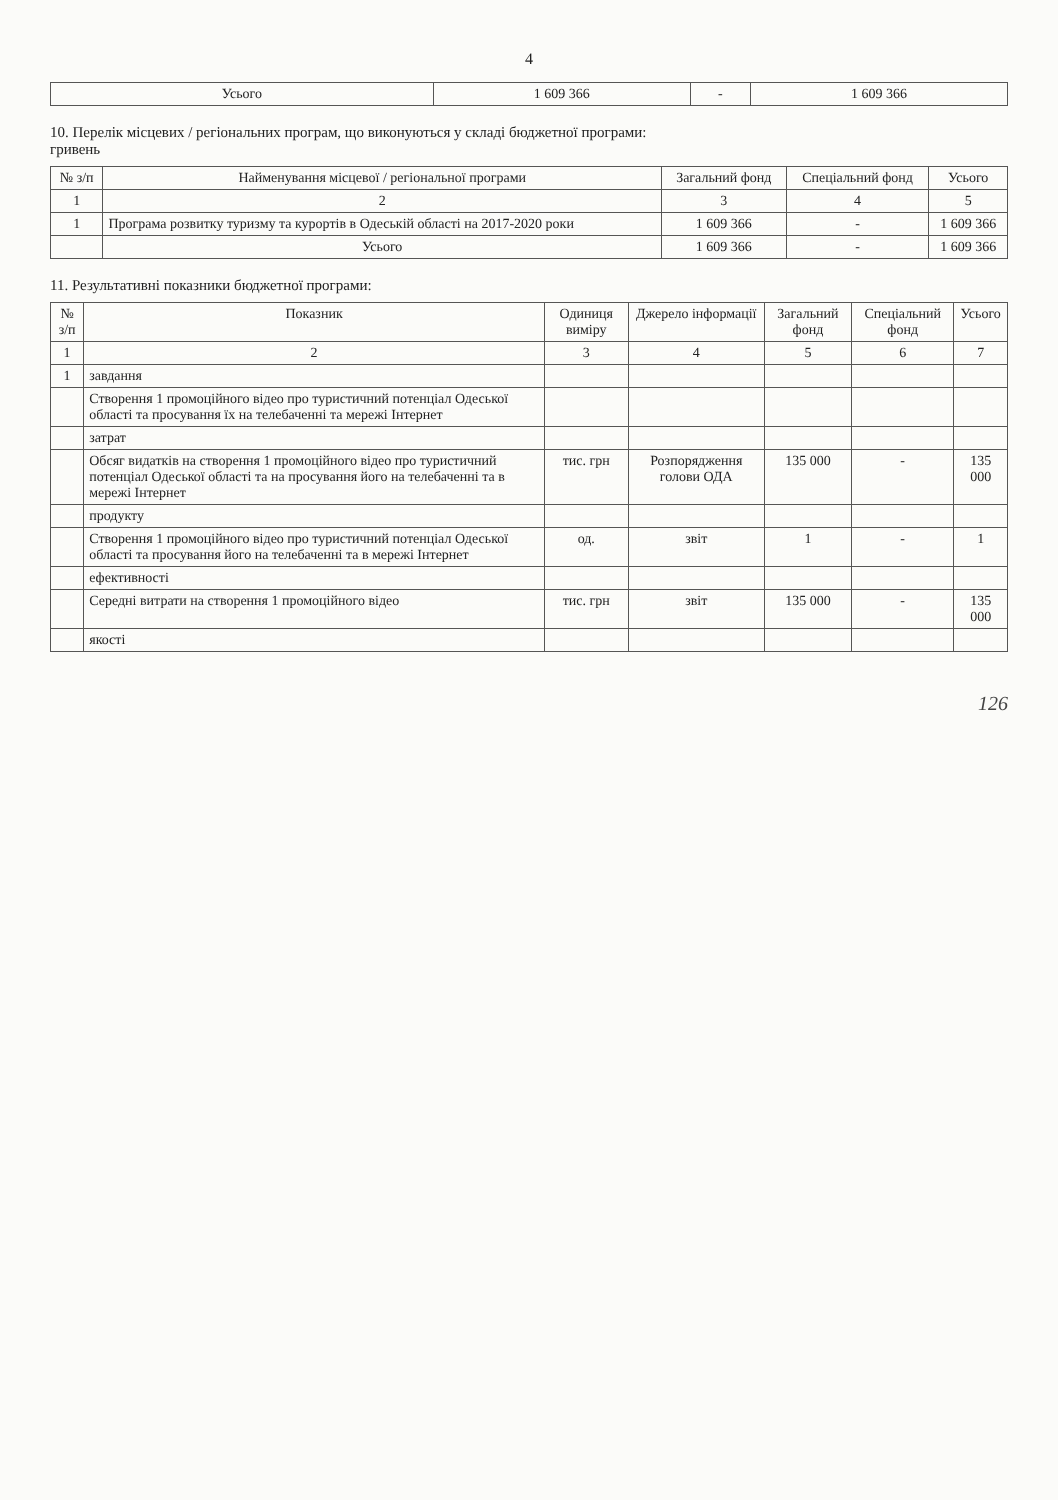4
| Усього | 1 609 366 | - | 1 609 366 |
10. Перелік місцевих / регіональних програм, що виконуються у складі бюджетної програми:
гривень
| № з/п | Найменування місцевої / регіональної програми | Загальний фонд | Спеціальний фонд | Усього |
| --- | --- | --- | --- | --- |
| 1 | 2 | 3 | 4 | 5 |
| 1 | Програма розвитку туризму та курортів в Одеській області на 2017-2020 роки | 1 609 366 | - | 1 609 366 |
| | Усього | 1 609 366 | - | 1 609 366 |
11. Результативні показники бюджетної програми:
| № з/п | Показник | Одиниця виміру | Джерело інформації | Загальний фонд | Спеціальний фонд | Усього |
| --- | --- | --- | --- | --- | --- | --- |
| 1 | 2 | 3 | 4 | 5 | 6 | 7 |
| 1 | завдання | | | | | |
| | Створення 1 промоційного відео про туристичний потенціал Одеської області та просування їх на телебаченні та мережі Інтернет | | | | | |
| | затрат | | | | | |
| | Обсяг видатків на створення 1 промоційного відео про туристичний потенціал Одеської області та на просування його на телебаченні та в мережі Інтернет | тис. грн | Розпорядження голови ОДА | 135 000 | - | 135 000 |
| | продукту | | | | | |
| | Створення 1 промоційного відео про туристичний потенціал Одеської області та просування його на телебаченні та в мережі Інтернет | од. | звіт | 1 | - | 1 |
| | ефективності | | | | | |
| | Середні витрати на створення 1 промоційного відео | тис. грн | звіт | 135 000 | - | 135 000 |
| | якості | | | | | |
126